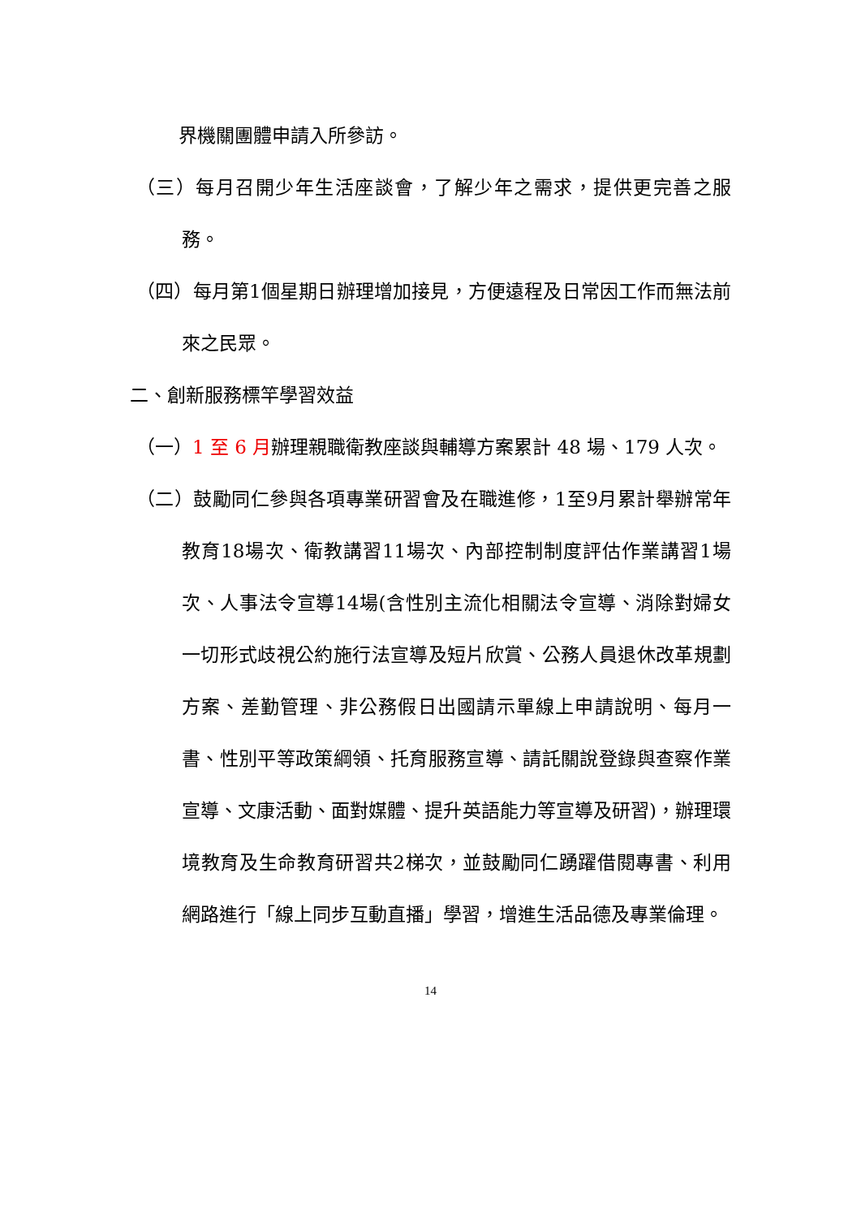界機關團體申請入所參訪。
（三）每月召開少年生活座談會，了解少年之需求，提供更完善之服務。
（四）每月第1個星期日辦理增加接見，方便遠程及日常因工作而無法前來之民眾。
二、創新服務標竿學習效益
（一）1 至 6 月辦理親職衛教座談與輔導方案累計 48 場、179 人次。
（二）鼓勵同仁參與各項專業研習會及在職進修，1至9月累計舉辦常年教育18場次、衛教講習11場次、內部控制制度評估作業講習1場次、人事法令宣導14場(含性別主流化相關法令宣導、消除對婦女一切形式歧視公約施行法宣導及短片欣賞、公務人員退休改革規劃方案、差勤管理、非公務假日出國請示單線上申請說明、每月一書、性別平等政策綱領、托育服務宣導、請託關說登錄與查察作業宣導、文康活動、面對媒體、提升英語能力等宣導及研習)，辦理環境教育及生命教育研習共2梯次，並鼓勵同仁踴躍借閱專書、利用網路進行「線上同步互動直播」學習，增進生活品德及專業倫理。
14